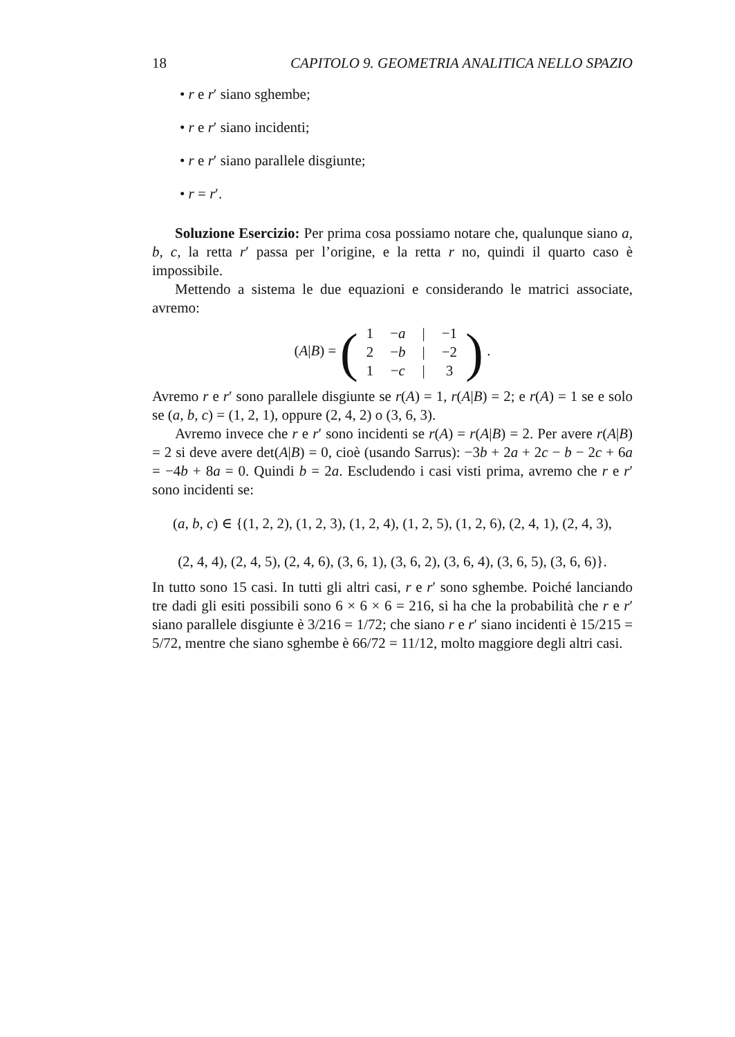18 CAPITOLO 9. GEOMETRIA ANALITICA NELLO SPAZIO
• r e r′ siano sghembe;
• r e r′ siano incidenti;
• r e r′ siano parallele disgiunte;
• r = r′.
Soluzione Esercizio: Per prima cosa possiamo notare che, qualunque siano a, b, c, la retta r′ passa per l’origine, e la retta r no, quindi il quarto caso è impossibile.
Mettendo a sistema le due equazioni e considerando le matrici associate, avremo:
(A|B) = (
| 1 | − a | / | −1 |
| 2 | − b | / | −2 |
| 1 | − c | / | 3 |
) .
Avremo r e r′ sono parallele disgiunte se r(A) = 1, r(A|B) = 2; e r(A) = 1 se e solo se (a, b, c) = (1, 2, 1), oppure (2, 4, 2) o (3, 6, 3).
Avremo invece che r e r′ sono incidenti se r(A) = r(A|B) = 2. Per avere r(A|B) = 2 si deve avere det(A|B) = 0, cioè (usando Sarrus): −3b + 2a + 2c − b − 2c + 6a = −4b + 8a = 0. Quindi b = 2a. Escludendo i casi visti prima, avremo che r e r′ sono incidenti se:
(a, b, c) ∈ {(1, 2, 2), (1, 2, 3), (1, 2, 4), (1, 2, 5), (1, 2, 6), (2, 4, 1), (2, 4, 3),
(2, 4, 4), (2, 4, 5), (2, 4, 6), (3, 6, 1), (3, 6, 2), (3, 6, 4), (3, 6, 5), (3, 6, 6)}.
In tutto sono 15 casi. In tutti gli altri casi, r e r′ sono sghembe. Poiché lanciando tre dadi gli esiti possibili sono 6 × 6 × 6 = 216, si ha che la probabilità che r e r′ siano parallele disgiunte è 3/216 = 1/72; che siano r e r′ siano incidenti è 15/215 = 5/72, mentre che siano sghembe è 66/72 = 11/12, molto maggiore degli altri casi.